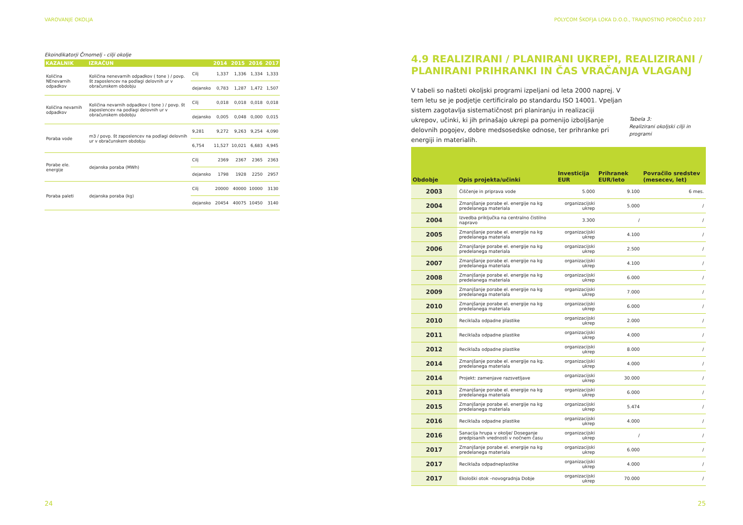VAROVANJE OKOLJA
Ekoindikatorji Črnomelj - cilji okolje
| KAZALNIK | IZRAČUN | | 2014 | 2015 | 2016 | 2017 |
| --- | --- | --- | --- | --- | --- | --- |
| Količina NEnevarnih odpadkov | Količina nenevarnih odpadkov ( tone ) / povp. št zaposlencev na podlagi delovnih ur v obračunskem obdobju | Cilj | 1,337 | 1,336 | 1,334 | 1,333 |
| | | dejansko | 0,783 | 1,287 | 1,472 | 1,507 |
| Količina nevarnih odpadkov | Količina nevarnih odpadkov ( tone ) / povp. št zaposlencev na podlagi delovnih ur v obračunskem obdobju | Cilj | 0,018 | 0,018 | 0,018 | 0,018 |
| | | dejansko | 0,005 | 0,048 | 0,000 | 0,015 |
| Poraba vode | m3 / povp. št zaposlencev na podlagi delovnih ur v obračunskem obdobju | 9,281 | 9,272 | 9,263 | 9,254 | 4,090 |
| | | 6,754 | 11,527 | 10,021 | 6,683 | 4,945 |
| Porabe ele. energije | dejanska poraba (MWh) | Cilj | 2369 | 2367 | 2365 | 2363 |
| | | dejansko | 1798 | 1928 | 2250 | 2957 |
| Poraba paleti | dejanska poraba (kg) | Cilj | 20000 | 40000 | 10000 | 3130 |
| | | dejansko | 20454 | 40075 | 10450 | 3140 |
24
POLYCOM ŠKOFJA LOKA D.O.O., TRAJNOSTNO POROČILO 2017
4.9 REALIZIRANI / PLANIRANI UKREPI, REALIZIRANI / PLANIRANI PRIHRANKI IN ČAS VRAČANJA VLAGANJ
V tabeli so našteti okoljski programi izpeljani od leta 2000 naprej. V tem letu se je podjetje certificiralo po standardu ISO 14001. Vpeljan sistem zagotavlja sistematičnost pri planiranju in realizaciji ukrepov, učinki, ki jih prinašajo ukrepi pa pomenijo izboljšanje delovnih pogojev, dobre medsosedske odnose, ter prihranke pri energiji in materialih.
Tabela 3:
Realizirani okoljski cilji in programi
| Obdobje | Opis projekta/učinki | Investicija EUR | Prihranek EUR/leto | Povračilo sredstev (mesecev, let) |
| --- | --- | --- | --- | --- |
| 2003 | Čiščenje in priprava vode | 5.000 | 9.100 | 6 mes. |
| 2004 | Zmanjšanje porabe el. energije na kg predelanega materiala | organizacijski ukrep | 5.000 | / |
| 2004 | Izvedba priključka na centralno čistilno napravo | 3.300 | / | / |
| 2005 | Zmanjšanje porabe el. energije na kg predelanega materiala | organizacijski ukrep | 4.100 | / |
| 2006 | Zmanjšanje porabe el. energije na kg predelanega materiala | organizacijski ukrep | 2.500 | / |
| 2007 | Zmanjšanje porabe el. energije na kg predelanega materiala | organizacijski ukrep | 4.100 | / |
| 2008 | Zmanjšanje porabe el. energije na kg predelanega materiala | organizacijski ukrep | 6.000 | / |
| 2009 | Zmanjšanje porabe el. energije na kg predelanega materiala | organizacijski ukrep | 7.000 | / |
| 2010 | Zmanjšanje porabe el. energije na kg predelanega materiala | organizacijski ukrep | 6.000 | / |
| 2010 | Reciklaža odpadne plastike | organizacijski ukrep | 2.000 | / |
| 2011 | Reciklaža odpadne plastike | organizacijski ukrep | 4.000 | / |
| 2012 | Reciklaža odpadne plastike | organizacijski ukrep | 8.000 | / |
| 2014 | Zmanjšanje porabe el. energije na kg. predelanega materiala | organizacijski ukrep | 4.000 | / |
| 2014 | Projekt: zamenjave razsvetljave | organizacijski ukrep | 30.000 | / |
| 2013 | Zmanjšanje porabe el. energije na kg predelanega materiala | organizacijski ukrep | 6.000 | / |
| 2015 | Zmanjšanje porabe el. energije na kg predelanega materiala | organizacijski ukrep | 5.474 | / |
| 2016 | Reciklaža odpadne plastike | organizacijski ukrep | 4.000 | / |
| 2016 | Sanacija hrupa v okolje/ Doseganje predpisanih vrednosti v nočnem času | organizacijski ukrep | / | / |
| 2017 | Zmanjšanje porabe el. energije na kg predelanega materiala | organizacijski ukrep | 6.000 | / |
| 2017 | Reciklaža odpadneplastike | organizacijski ukrep | 4.000 | / |
| 2017 | Ekološki otok –novogradnja Dobje | organizacijski ukrep | 70.000 | / |
25